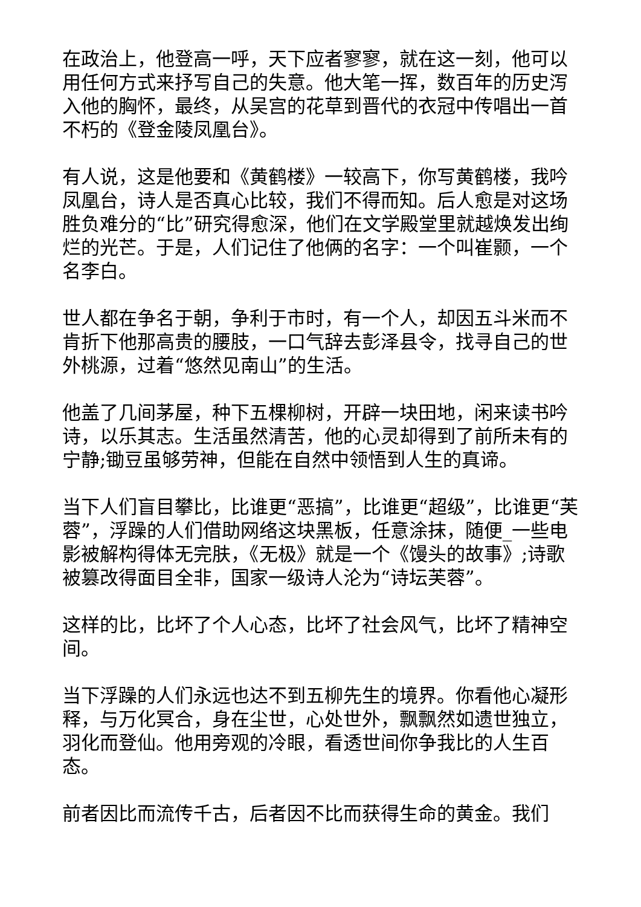在政治上，他登高一呼，天下应者寥寥，就在这一刻，他可以用任何方式来抒写自己的失意。他大笔一挥，数百年的历史泻入他的胸怀，最终，从吴宫的花草到晋代的衣冠中传唱出一首不朽的《登金陵凤凰台》。
有人说，这是他要和《黄鹤楼》一较高下，你写黄鹤楼，我吟凤凰台，诗人是否真心比较，我们不得而知。后人愈是对这场胜负难分的“比”研究得愈深，他们在文学殿堂里就越焕发出绚烂的光芒。于是，人们记住了他俩的名字：一个叫崔颢，一个名李白。
世人都在争名于朝，争利于市时，有一个人，却因五斗米而不肯折下他那高贵的腰肢，一口气辞去彭泽县令，找寻自己的世外桃源，过着“悠然见南山”的生活。
他盖了几间茅屋，种下五棵柳树，开辟一块田地，闲来读书吟诗，以乐其志。生活虽然清苦，他的心灵却得到了前所未有的宁静;锄豆虽够劳神，但能在自然中领悟到人生的真谛。
当下人们盲目攀比，比谁更“恶搞”，比谁更“超级”，比谁更“芙蓉”，浮躁的人们借助网络这块黑板，任意涂抹，随便_一些电影被解构得体无完肤，《无极》就是一个《馒头的故事》;诗歌被篡改得面目全非，国家一级诗人沦为“诗坛芙蓉”。
这样的比，比坏了个人心态，比坏了社会风气，比坏了精神空间。
当下浮躁的人们永远也达不到五柳先生的境界。你看他心凝形释，与万化冥合，身在尘世，心处世外，飘飘然如遗世独立，羽化而登仙。他用旁观的冷眼，看透世间你争我比的人生百态。
前者因比而流传千古，后者因不比而获得生命的黄金。我们